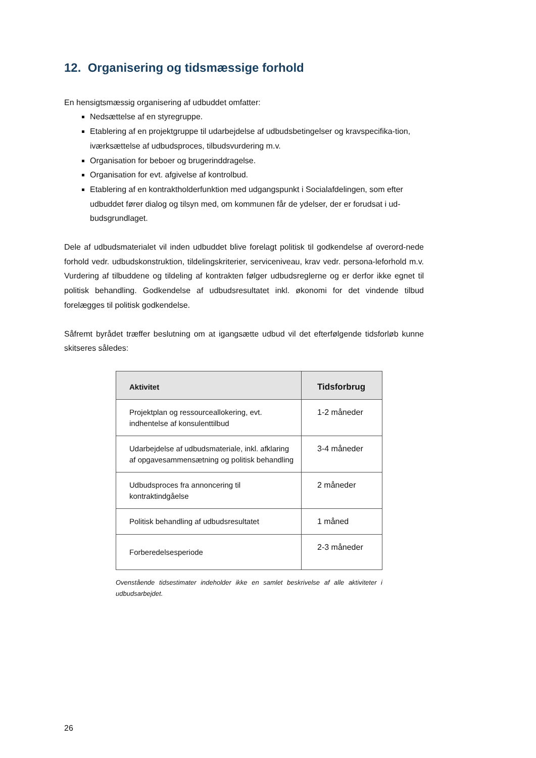12. Organisering og tidsmæssige forhold
En hensigtsmæssig organisering af udbuddet omfatter:
Nedsættelse af en styregruppe.
Etablering af en projektgruppe til udarbejdelse af udbudsbetingelser og kravspecifika-tion, iværksættelse af udbudsproces, tilbudsvurdering m.v.
Organisation for beboer og brugerinddragelse.
Organisation for evt. afgivelse af kontrolbud.
Etablering af en kontraktholderfunktion med udgangspunkt i Socialafdelingen, som efter udbuddet fører dialog og tilsyn med, om kommunen får de ydelser, der er forudsat i ud-budsgrundlaget.
Dele af udbudsmaterialet vil inden udbuddet blive forelagt politisk til godkendelse af overord-nede forhold vedr. udbudskonstruktion, tildelingskriterier, serviceniveau, krav vedr. persona-leforhold m.v. Vurdering af tilbuddene og tildeling af kontrakten følger udbudsreglerne og er derfor ikke egnet til politisk behandling. Godkendelse af udbudsresultatet inkl. økonomi for det vindende tilbud forelægges til politisk godkendelse.
Såfremt byrådet træffer beslutning om at igangsætte udbud vil det efterfølgende tidsforløb kunne skitseres således:
| Aktivitet | Tidsforbrug |
| --- | --- |
| Projektplan og ressourceallokering, evt. indhentelse af konsulenttilbud | 1-2 måneder |
| Udarbejdelse af udbudsmateriale, inkl. afklaring af opgavesammensætning og politisk behandling | 3-4 måneder |
| Udbudsproces fra annoncering til kontraktindgåelse | 2 måneder |
| Politisk behandling af udbudsresultatet | 1 måned |
| Forberedelsesperiode | 2-3 måneder |
Ovenstående tidsestimater indeholder ikke en samlet beskrivelse af alle aktiviteter i udbudsarbejdet.
26